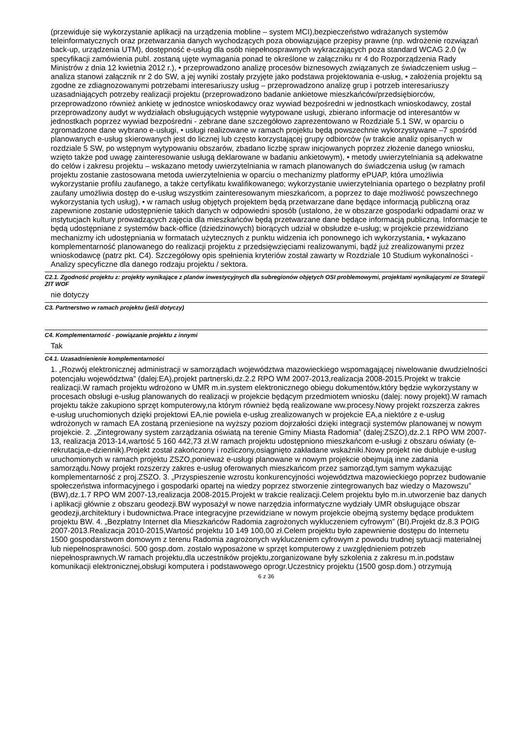(przewiduje się wykorzystanie aplikacji na urządzenia mobline – system MCI),bezpieczeństwo wdrażanych systemów teleinformatycznych oraz przetwarzania danych wychodzących poza obowiązujące przepisy prawne (np. wdrożenie rozwiązań back-up, urządzenia UTM), dostępność e-usług dla osób niepełnosprawnych wykraczających poza standard WCAG 2.0 (w specyfikacji zamówienia publ. zostaną ujęte wymagania ponad te określone w załączniku nr 4 do Rozporządzenia Rady Ministrów z dnia 12 kwietnia 2012 r.), • przeprowadzono analizę procesów biznesowych związanych ze świadczeniem usług – analiza stanowi załącznik nr 2 do SW, a jej wyniki zostały przyjęte jako podstawa projektowania e-usług, • założenia projektu są zgodne ze zdiagnozowanymi potrzebami interesariuszy usług – przeprowadzono analizę grup i potrzeb interesariuszy uzasadniających potrzeby realizacji projektu (przeprowadzono badanie ankietowe mieszkańców/przedsiębiorców, przeprowadzono również ankietę w jednostce wnioskodawcy oraz wywiad bezpośredni w jednostkach wnioskodawcy, został przeprowadzony audyt w wydziałach obsługujących wstępnie wytypowane usługi, zbierano informacje od interesantów w jednostkach poprzez wywiad bezpośredni - zebrane dane szczegółowo zaprezentowano w Rozdziale 5.1 SW, w oparciu o zgromadzone dane wybrano e-usługi, • usługi realizowane w ramach projektu będą powszechnie wykorzystywane –7 spośród planowanych e-usług skierowanych jest do licznej lub często korzystającej grupy odbiorców (w trakcie analiz opisanych w rozdziale 5 SW, po wstępnym wytypowaniu obszarów, zbadano liczbę spraw inicjowanych poprzez złożenie danego wniosku, wzięto także pod uwagę zainteresowanie usługą deklarowane w badaniu ankietowym), • metody uwierzytelniania są adekwatne do celów i zakresu projektu – wskazano metody uwierzytelniania w ramach planowanych do świadczenia usług (w ramach projektu zostanie zastosowana metoda uwierzytelnienia w oparciu o mechanizmy platformy ePUAP, która umożliwia wykorzystanie profilu zaufanego, a także certyfikatu kwalifikowanego; wykorzystanie uwierzytelniania opartego o bezpłatny profil zaufany umożliwia dostęp do e-usług wszystkim zainteresowanym mieszkańcom, a poprzez to daje możliwość powszechnego wykorzystania tych usług), • w ramach usług objętych projektem będą przetwarzane dane będące informacją publiczną oraz zapewnione zostanie udostępnienie takich danych w odpowiedni sposób (ustalono, że w obszarze gospodarki odpadami oraz w instytucjach kultury prowadzących zajęcia dla mieszkańców będą przetwarzane dane będące informacją publiczną. Informacje te będą udostępniane z systemów back-office (dziedzinowych) biorących udział w obsłudze e-usług; w projekcie przewidziano mechanizmy ich udostępniania w formatach użytecznych z punktu widzenia ich ponownego ich wykorzystania, • wykazano komplementarność planowanego do realizacji projektu z przedsięwzięciami realizowanymi, bądź już zrealizowanymi przez wnioskodawcę (patrz pkt. C4). Szczegółowy opis spełnienia kryteriów został zawarty w Rozdziale 10 Studium wykonalności - Analizy specyficzne dla danego rodzaju projektu / sektora.
C2.1. Zgodność projektu z: projekty wynikające z planów inwestycyjnych dla subregionów objętych OSI problemowymi, projektami wynikającymi ze Strategii ZIT WOF
nie dotyczy
C3. Partnerstwo w ramach projektu (jeśli dotyczy)
C4. Komplementarność - powiązanie projektu z innymi
Tak
C4.1. Uzasadnienienie komplementarności
1. „Rozwój elektronicznej administracji w samorządach województwa mazowieckiego wspomagającej niwelowanie dwudzielności potencjału województwa” (dalej:EA),projekt partnerski,dz.2.2 RPO WM 2007-2013,realizacja 2008-2015.Projekt w trakcie realizacji.W ramach projektu wdrożono w UMR m.in.system elektronicznego obiegu dokumentów,który będzie wykorzystany w procesach obsługi e-usług planowanych do realizacji w projekcie będącym przedmiotem wniosku (dalej: nowy projekt).W ramach projektu także zakupiono sprzęt komputerowy,na którym również będą realizowane ww.procesy.Nowy projekt rozszerza zakres e-usług uruchomionych dzięki projektowi EA,nie powiela e-usług zrealizowanych w projekcie EA,a niektóre z e-usług wdrożonych w ramach EA zostaną przeniesione na wyższy poziom dojrzałości dzięki integracji systemów planowanej w nowym projekcie. 2. „Zintegrowany system zarządzania oświatą na terenie Gminy Miasta Radomia” (dalej:ZSZO),dz.2.1 RPO WM 2007-13, realizacja 2013-14,wartość 5 160 442,73 zł.W ramach projektu udostępniono mieszkańcom e-usługi z obszaru oświaty (e-rekrutacja,e-dziennik).Projekt został zakończony i rozliczony,osiągnięto zakładane wskaźniki.Nowy projekt nie dubluje e-usług uruchomionych w ramach projektu ZSZO,ponieważ e-usługi planowane w nowym projekcie obejmują inne zadania samorządu.Nowy projekt rozszerzy zakres e-usług oferowanych mieszkańcom przez samorząd,tym samym wykazując komplementarność z proj.ZSZO. 3. „Przyspieszenie wzrostu konkurencyjności województwa mazowieckiego poprzez budowanie społeczeństwa informacyjnego i gospodarki opartej na wiedzy poprzez stworzenie zintegrowanych baz wiedzy o Mazowszu” (BW),dz.1.7 RPO WM 2007-13,realizacja 2008-2015.Projekt w trakcie realizacji.Celem projektu było m.in.utworzenie baz danych i aplikacji głównie z obszaru geodezji.BW wyposażył w nowe narzędzia informatyczne wydziały UMR obsługujące obszar geodezji,architektury i budownictwa.Prace integracyjne przewidziane w nowym projekcie obejmą systemy będące produktem projektu BW. 4. „Bezpłatny Internet dla Mieszkańców Radomia zagrożonych wykluczeniem cyfrowym” (BI).Projekt dz.8.3 POIG 2007-2013.Realizacja 2010-2015,Wartość projektu 10 149 100,00 zł.Celem projektu było zapewnienie dostępu do Internetu 1500 gospodarstwom domowym z terenu Radomia zagrożonych wykluczeniem cyfrowym z powodu trudnej sytuacji materialnej lub niepełnosprawności. 500 gosp.dom. zostało wyposażone w sprzęt komputerowy z uwzględnieniem potrzeb niepełnosprawnych.W ramach projektu,dla uczestników projektu,zorganizowane były szkolenia z zakresu m.in.podstaw komunikacji elektronicznej,obsługi komputera i podstawowego oprogr.Uczestnicy projektu (1500 gosp.dom.) otrzymują
6 z 36